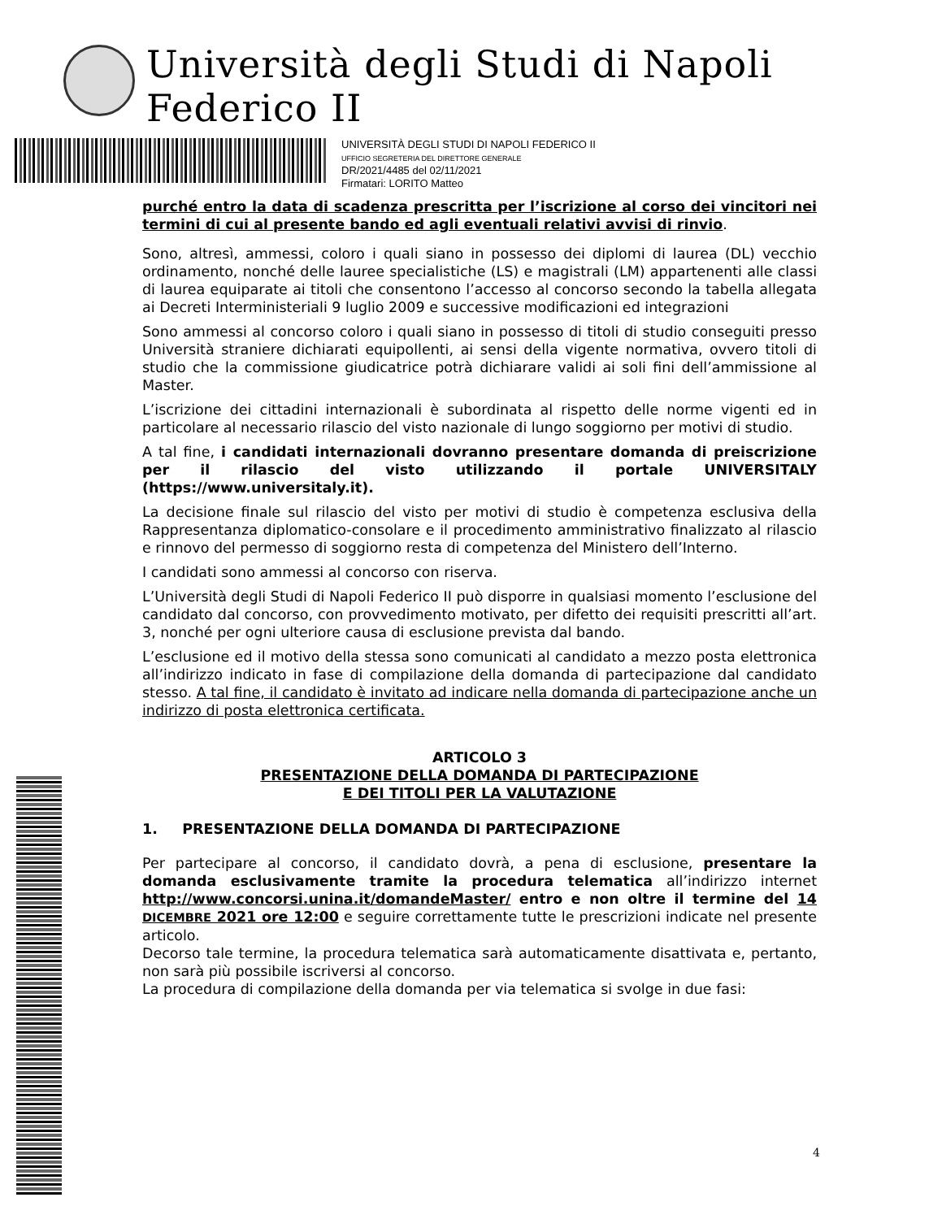Università degli Studi di Napoli Federico II
UNIVERSITÀ DEGLI STUDI DI NAPOLI FEDERICO II
UFFICIO SEGRETERIA DEL DIRETTORE GENERALE
DR/2021/4485 del 02/11/2021
Firmatari: LORITO Matteo
purché entro la data di scadenza prescritta per l’iscrizione al corso dei vincitori nei termini di cui al presente bando ed agli eventuali relativi avvisi di rinvio.
Sono, altresì, ammessi, coloro i quali siano in possesso dei diplomi di laurea (DL) vecchio ordinamento, nonché delle lauree specialistiche (LS) e magistrali (LM) appartenenti alle classi di laurea equiparate ai titoli che consentono l’accesso al concorso secondo la tabella allegata ai Decreti Interministeriali 9 luglio 2009 e successive modificazioni ed integrazioni
Sono ammessi al concorso coloro i quali siano in possesso di titoli di studio conseguiti presso Università straniere dichiarati equipollenti, ai sensi della vigente normativa, ovvero titoli di studio che la commissione giudicatrice potrà dichiarare validi ai soli fini dell’ammissione al Master.
L’iscrizione dei cittadini internazionali è subordinata al rispetto delle norme vigenti ed in particolare al necessario rilascio del visto nazionale di lungo soggiorno per motivi di studio.
A tal fine, i candidati internazionali dovranno presentare domanda di preiscrizione per il rilascio del visto utilizzando il portale UNIVERSITALY (https://www.universitaly.it).
La decisione finale sul rilascio del visto per motivi di studio è competenza esclusiva della Rappresentanza diplomatico-consolare e il procedimento amministrativo finalizzato al rilascio e rinnovo del permesso di soggiorno resta di competenza del Ministero dell’Interno.
I candidati sono ammessi al concorso con riserva.
L’Università degli Studi di Napoli Federico II può disporre in qualsiasi momento l’esclusione del candidato dal concorso, con provvedimento motivato, per difetto dei requisiti prescritti all’art. 3, nonché per ogni ulteriore causa di esclusione prevista dal bando.
L’esclusione ed il motivo della stessa sono comunicati al candidato a mezzo posta elettronica all’indirizzo indicato in fase di compilazione della domanda di partecipazione dal candidato stesso. A tal fine, il candidato è invitato ad indicare nella domanda di partecipazione anche un indirizzo di posta elettronica certificata.
ARTICOLO 3
PRESENTAZIONE DELLA DOMANDA DI PARTECIPAZIONE
E DEI TITOLI PER LA VALUTAZIONE
1. PRESENTAZIONE DELLA DOMANDA DI PARTECIPAZIONE
Per partecipare al concorso, il candidato dovrà, a pena di esclusione, presentare la domanda esclusivamente tramite la procedura telematica all’indirizzo internet http://www.concorsi.unina.it/domandeMaster/ entro e non oltre il termine del 14 DICEMBRE 2021 ore 12:00 e seguire correttamente tutte le prescrizioni indicate nel presente articolo.
Decorso tale termine, la procedura telematica sarà automaticamente disattivata e, pertanto, non sarà più possibile iscriversi al concorso.
La procedura di compilazione della domanda per via telematica si svolge in due fasi:
4